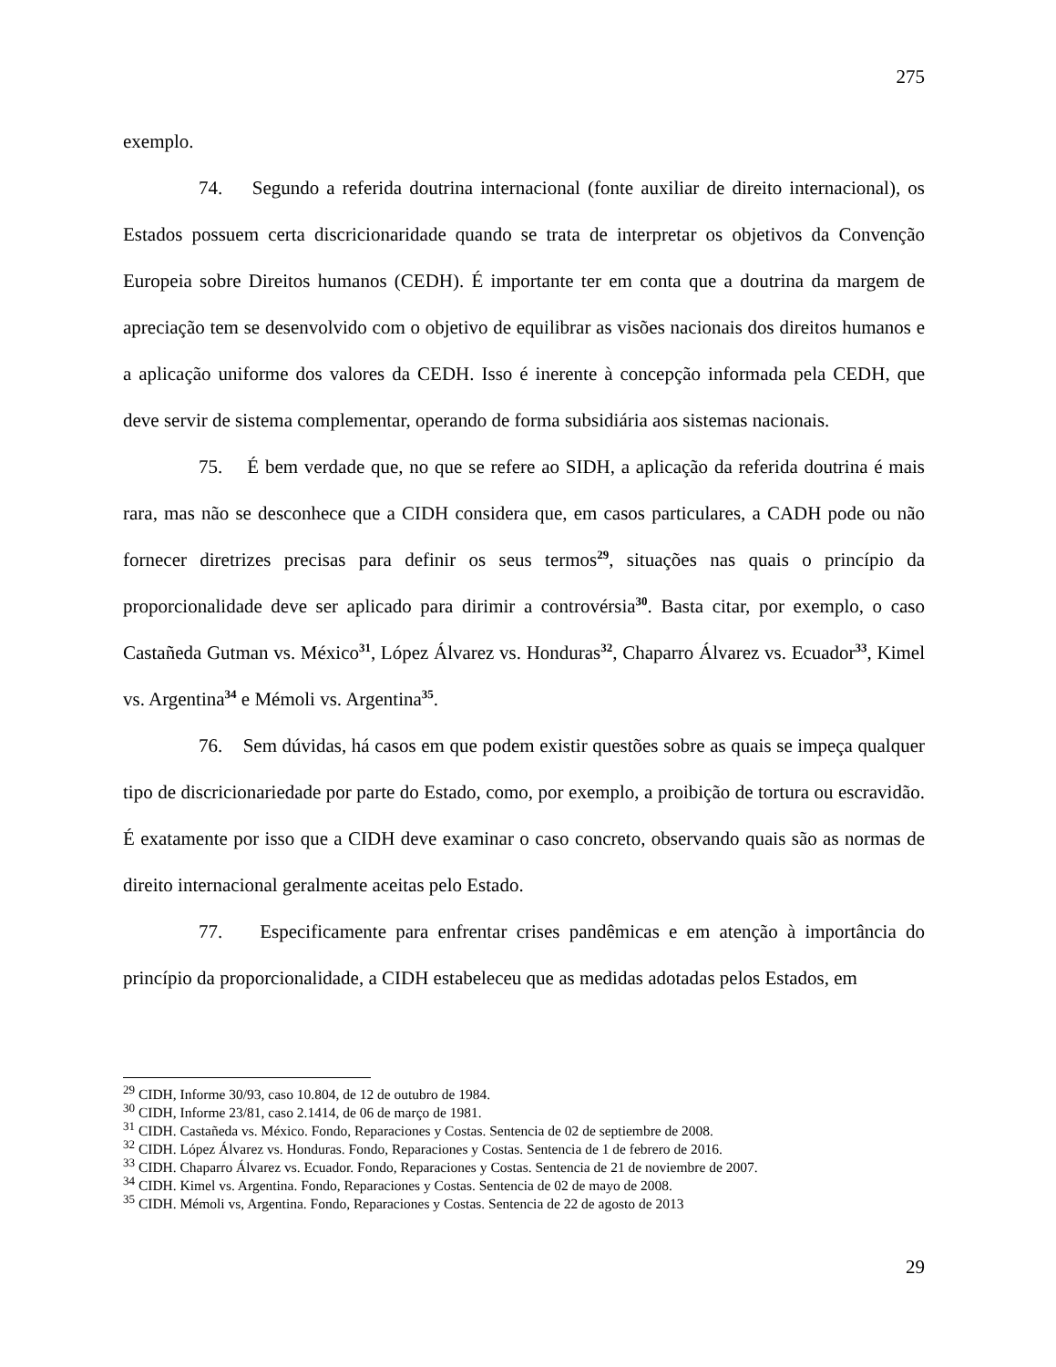275
exemplo.
74. Segundo a referida doutrina internacional (fonte auxiliar de direito internacional), os Estados possuem certa discricionaridade quando se trata de interpretar os objetivos da Convenção Europeia sobre Direitos humanos (CEDH). É importante ter em conta que a doutrina da margem de apreciação tem se desenvolvido com o objetivo de equilibrar as visões nacionais dos direitos humanos e a aplicação uniforme dos valores da CEDH. Isso é inerente à concepção informada pela CEDH, que deve servir de sistema complementar, operando de forma subsidiária aos sistemas nacionais.
75. É bem verdade que, no que se refere ao SIDH, a aplicação da referida doutrina é mais rara, mas não se desconhece que a CIDH considera que, em casos particulares, a CADH pode ou não fornecer diretrizes precisas para definir os seus termos<sup>29</sup>, situações nas quais o princípio da proporcionalidade deve ser aplicado para dirimir a controvérsia<sup>30</sup>. Basta citar, por exemplo, o caso Castañeda Gutman vs. México<sup>31</sup>, López Álvarez vs. Honduras<sup>32</sup>, Chaparro Álvarez vs. Ecuador<sup>33</sup>, Kimel vs. Argentina<sup>34</sup> e Mémoli vs. Argentina<sup>35</sup>.
76. Sem dúvidas, há casos em que podem existir questões sobre as quais se impeça qualquer tipo de discricionariedade por parte do Estado, como, por exemplo, a proibição de tortura ou escravidão. É exatamente por isso que a CIDH deve examinar o caso concreto, observando quais são as normas de direito internacional geralmente aceitas pelo Estado.
77. Especificamente para enfrentar crises pandêmicas e em atenção à importância do princípio da proporcionalidade, a CIDH estabeleceu que as medidas adotadas pelos Estados, em
<sup>29</sup> CIDH, Informe 30/93, caso 10.804, de 12 de outubro de 1984.
<sup>30</sup> CIDH, Informe 23/81, caso 2.1414, de 06 de março de 1981.
<sup>31</sup> CIDH. Castañeda vs. México. Fondo, Reparaciones y Costas. Sentencia de 02 de septiembre de 2008.
<sup>32</sup> CIDH. López Álvarez vs. Honduras. Fondo, Reparaciones y Costas. Sentencia de 1 de febrero de 2016.
<sup>33</sup> CIDH. Chaparro Álvarez vs. Ecuador. Fondo, Reparaciones y Costas. Sentencia de 21 de noviembre de 2007.
<sup>34</sup> CIDH. Kimel vs. Argentina. Fondo, Reparaciones y Costas. Sentencia de 02 de mayo de 2008.
<sup>35</sup> CIDH. Mémoli vs, Argentina. Fondo, Reparaciones y Costas. Sentencia de 22 de agosto de 2013
29